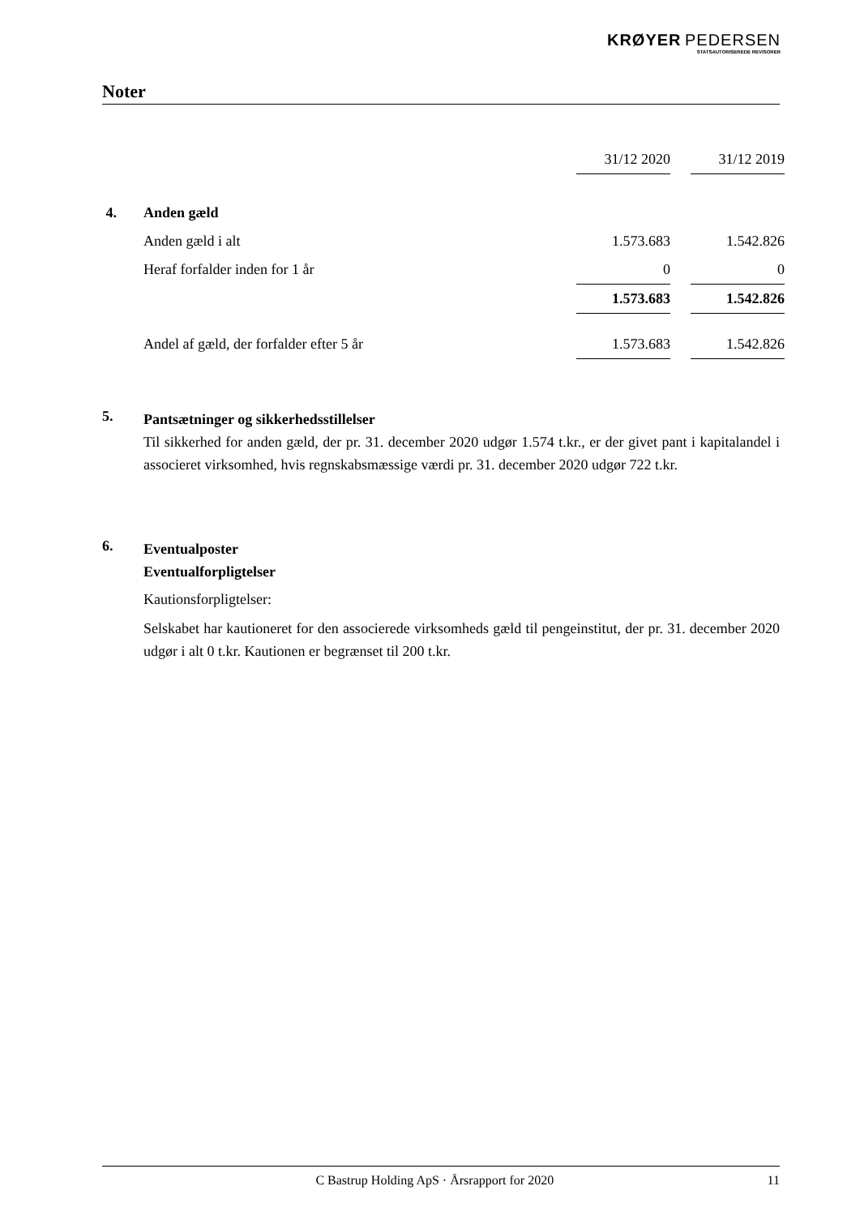KRØYER PEDERSEN
STATSAUTORISEREDE REVISORER
Noter
| | | 31/12 2020 | | 31/12 2019 |
| 4. | Anden gæld | | | |
| | Anden gæld i alt | 1.573.683 | | 1.542.826 |
| | Heraf forfalder inden for 1 år | 0 | | 0 |
| | | 1.573.683 | | 1.542.826 |
| | Andel af gæld, der forfalder efter 5 år | 1.573.683 | | 1.542.826 |
5.
Pantsætninger og sikkerhedsstillelser
Til sikkerhed for anden gæld, der pr. 31. december 2020 udgør 1.574 t.kr., er der givet pant i kapitalandel i associeret virksomhed, hvis regnskabsmæssige værdi pr. 31. december 2020 udgør 722 t.kr.
6.
Eventualposter
Eventualforpligtelser
Kautionsforpligtelser:
Selskabet har kautioneret for den associerede virksomheds gæld til pengeinstitut, der pr. 31. december 2020 udgør i alt 0 t.kr. Kautionen er begrænset til 200 t.kr.
C Bastrup Holding ApS · Årsrapport for 2020 11